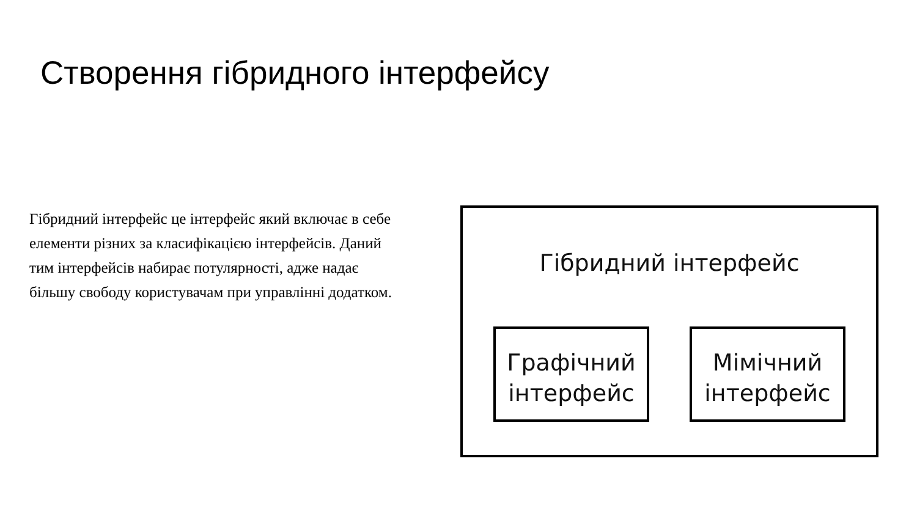Створення гібридного інтерфейсу
Гібридний інтерфейс це інтерфейс який включає в себе елементи різних за класифікацією інтерфейсів. Даний тим інтерфейсів набирає потулярності, адже надає більшу свободу користувачам при управлінні додатком.
Гібридний інтерфейс
Графічний інтерфейс
Мімічний інтерфейс